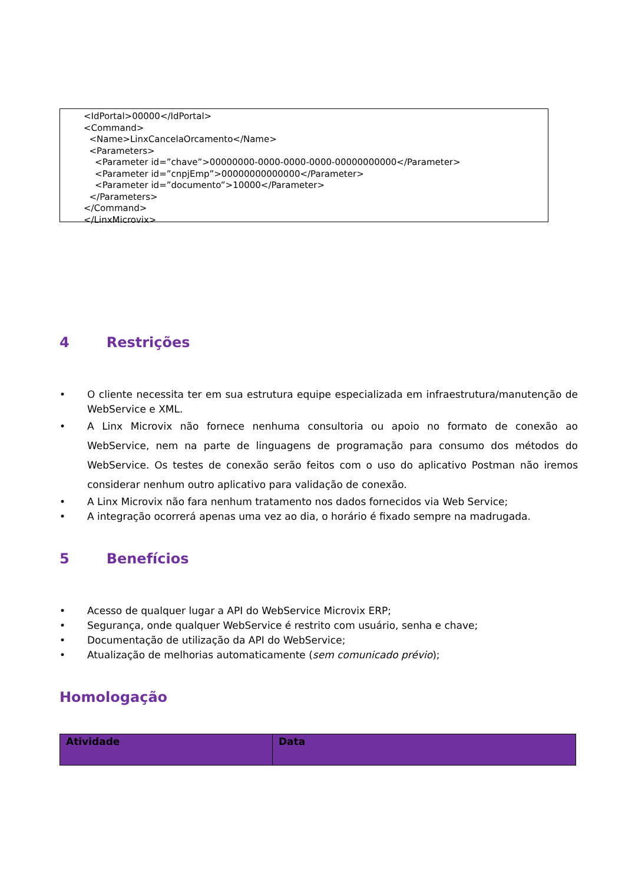<IdPortal>00000</IdPortal>
<Command>
<Name>LinxCancelaOrcamento</Name>
<Parameters>
<Parameter id=”chave”>00000000-0000-0000-0000-00000000000</Parameter>
<Parameter id=”cnpjEmp”>00000000000000</Parameter>
<Parameter id=”documento”>10000</Parameter>
</Parameters>
</Command>
</LinxMicrovix>
4 Restrições
• O cliente necessita ter em sua estrutura equipe especializada em infraestrutura/manutenção de WebService e XML.
• A Linx Microvix não fornece nenhuma consultoria ou apoio no formato de conexão ao WebService, nem na parte de linguagens de programação para consumo dos métodos do WebService. Os testes de conexão serão feitos com o uso do aplicativo Postman não iremos considerar nenhum outro aplicativo para validação de conexão.
• A Linx Microvix não fara nenhum tratamento nos dados fornecidos via Web Service;
• A integração ocorrerá apenas uma vez ao dia, o horário é fixado sempre na madrugada.
5 Benefícios
• Acesso de qualquer lugar a API do WebService Microvix ERP;
• Segurança, onde qualquer WebService é restrito com usuário, senha e chave;
• Documentação de utilização da API do WebService;
• Atualização de melhorias automaticamente (sem comunicado prévio);
Homologação
| Atividade | Data |
| --- | --- |